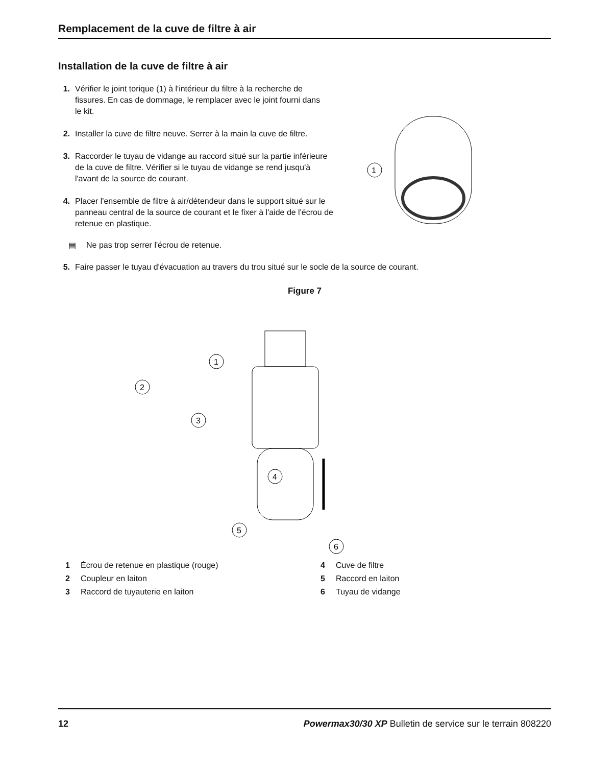Remplacement de la cuve de filtre à air
Installation de la cuve de filtre à air
1
1. Vérifier le joint torique (1) à l'intérieur du filtre à la recherche de fissures. En cas de dommage, le remplacer avec le joint fourni dans le kit.
2. Installer la cuve de filtre neuve. Serrer à la main la cuve de filtre.
3. Raccorder le tuyau de vidange au raccord situé sur la partie inférieure de la cuve de filtre. Vérifier si le tuyau de vidange se rend jusqu'à l'avant de la source de courant.
4. Placer l'ensemble de filtre à air/détendeur dans le support situé sur le panneau central de la source de courant et le fixer à l'aide de l'écrou de retenue en plastique.
▤ Ne pas trop serrer l'écrou de retenue.
5. Faire passer le tuyau d'évacuation au travers du trou situé sur le socle de la source de courant.
Figure 7
1
2
3
4
5
6
1 Écrou de retenue en plastique (rouge)
4 Cuve de filtre
2 Coupleur en laiton
5 Raccord en laiton
3 Raccord de tuyauterie en laiton
6 Tuyau de vidange
12 Powermax30/30 XP Bulletin de service sur le terrain 808220